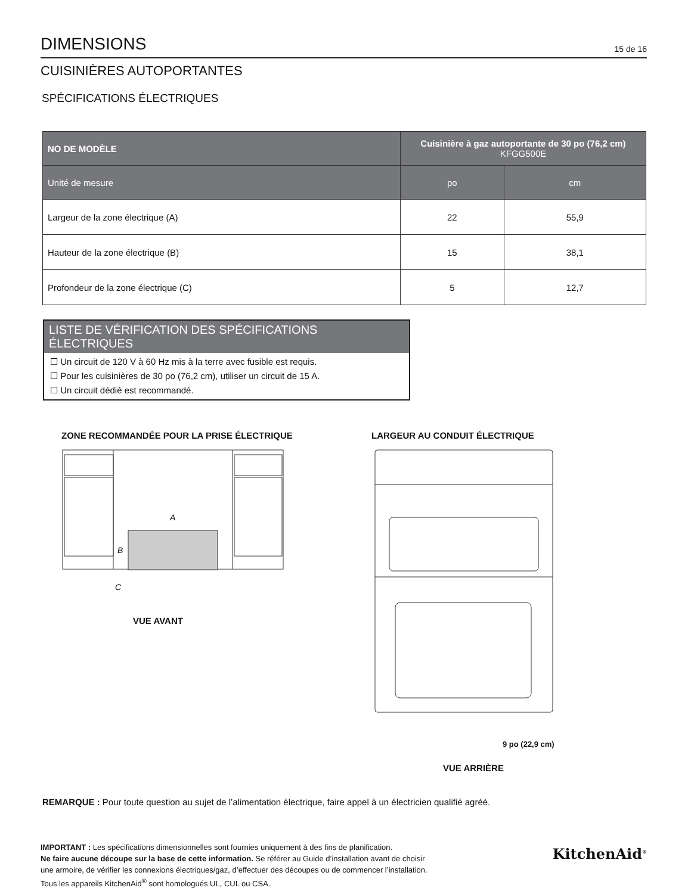DIMENSIONS
15 de 16
CUISINIÈRES AUTOPORTANTES
SPÉCIFICATIONS ÉLECTRIQUES
| NO DE MODÈLE | Cuisinière à gaz autoportante de 30 po (76,2 cm) KFGG500E | |
| --- | --- | --- |
| Unité de mesure | po | cm |
| Largeur de la zone électrique (A) | 22 | 55,9 |
| Hauteur de la zone électrique (B) | 15 | 38,1 |
| Profondeur de la zone électrique (C) | 5 | 12,7 |
LISTE DE VÉRIFICATION DES SPÉCIFICATIONS ÉLECTRIQUES
☐ Un circuit de 120 V à 60 Hz mis à la terre avec fusible est requis.
☐ Pour les cuisinières de 30 po (76,2 cm), utiliser un circuit de 15 A.
☐ Un circuit dédié est recommandé.
ZONE RECOMMANDÉE POUR LA PRISE ÉLECTRIQUE
A
B
C
VUE AVANT
LARGEUR AU CONDUIT ÉLECTRIQUE
9 po (22,9 cm)
VUE ARRIÈRE
REMARQUE : Pour toute question au sujet de l’alimentation électrique, faire appel à un électricien qualifié agréé.
IMPORTANT : Les spécifications dimensionnelles sont fournies uniquement à des fins de planification.
Ne faire aucune découpe sur la base de cette information. Se référer au Guide d’installation avant de choisir
une armoire, de vérifier les connexions électriques/gaz, d’effectuer des découpes ou de commencer l’installation.
Tous les appareils KitchenAid<sup>®</sup> sont homologués UL, CUL ou CSA.
KitchenAid<sup>®</sup>